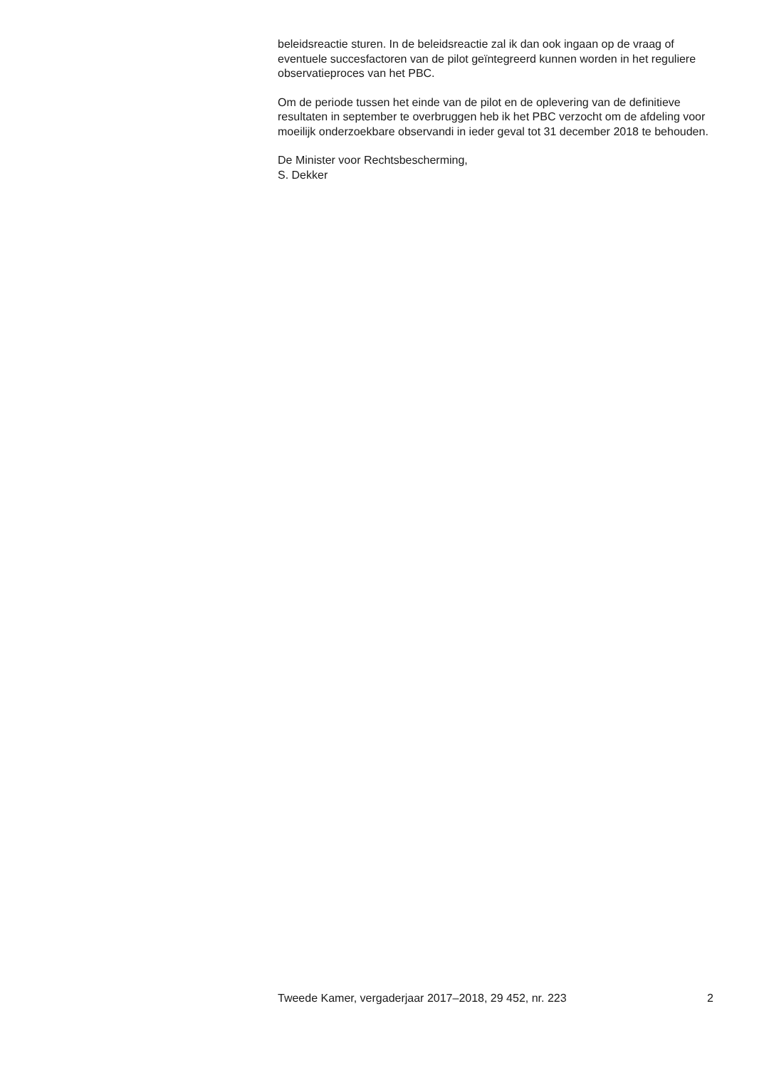beleidsreactie sturen. In de beleidsreactie zal ik dan ook ingaan op de vraag of eventuele succesfactoren van de pilot geïntegreerd kunnen worden in het reguliere observatieproces van het PBC.
Om de periode tussen het einde van de pilot en de oplevering van de definitieve resultaten in september te overbruggen heb ik het PBC verzocht om de afdeling voor moeilijk onderzoekbare observandi in ieder geval tot 31 december 2018 te behouden.
De Minister voor Rechtsbescherming,
S. Dekker
Tweede Kamer, vergaderjaar 2017–2018, 29 452, nr. 223 2